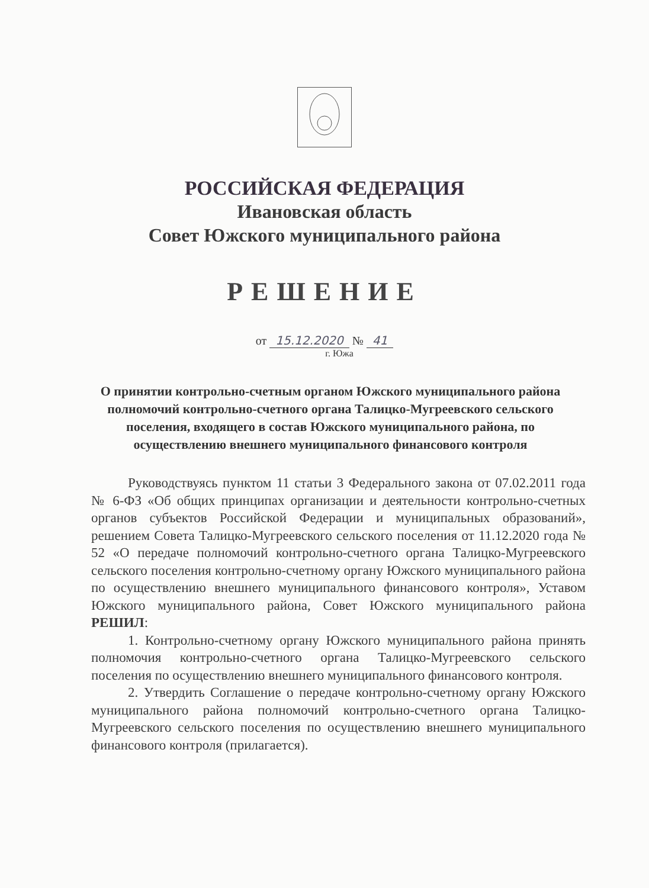РОССИЙСКАЯ ФЕДЕРАЦИЯ
Ивановская область
Совет Южского муниципального района
РЕШЕНИЕ
от 15.12.2020 № 41
г. Южа
О принятии контрольно-счетным органом Южского муниципального района полномочий контрольно-счетного органа Талицко-Мугреевского сельского поселения, входящего в состав Южского муниципального района, по осуществлению внешнего муниципального финансового контроля
Руководствуясь пунктом 11 статьи 3 Федерального закона от 07.02.2011 года № 6-ФЗ «Об общих принципах организации и деятельности контрольно-счетных органов субъектов Российской Федерации и муниципальных образований», решением Совета Талицко-Мугреевского сельского поселения от 11.12.2020 года № 52 «О передаче полномочий контрольно-счетного органа Талицко-Мугреевского сельского поселения контрольно-счетному органу Южского муниципального района по осуществлению внешнего муниципального финансового контроля», Уставом Южского муниципального района, Совет Южского муниципального района РЕШИЛ:
1. Контрольно-счетному органу Южского муниципального района принять полномочия контрольно-счетного органа Талицко-Мугреевского сельского поселения по осуществлению внешнего муниципального финансового контроля.
2. Утвердить Соглашение о передаче контрольно-счетному органу Южского муниципального района полномочий контрольно-счетного органа Талицко-Мугреевского сельского поселения по осуществлению внешнего муниципального финансового контроля (прилагается).